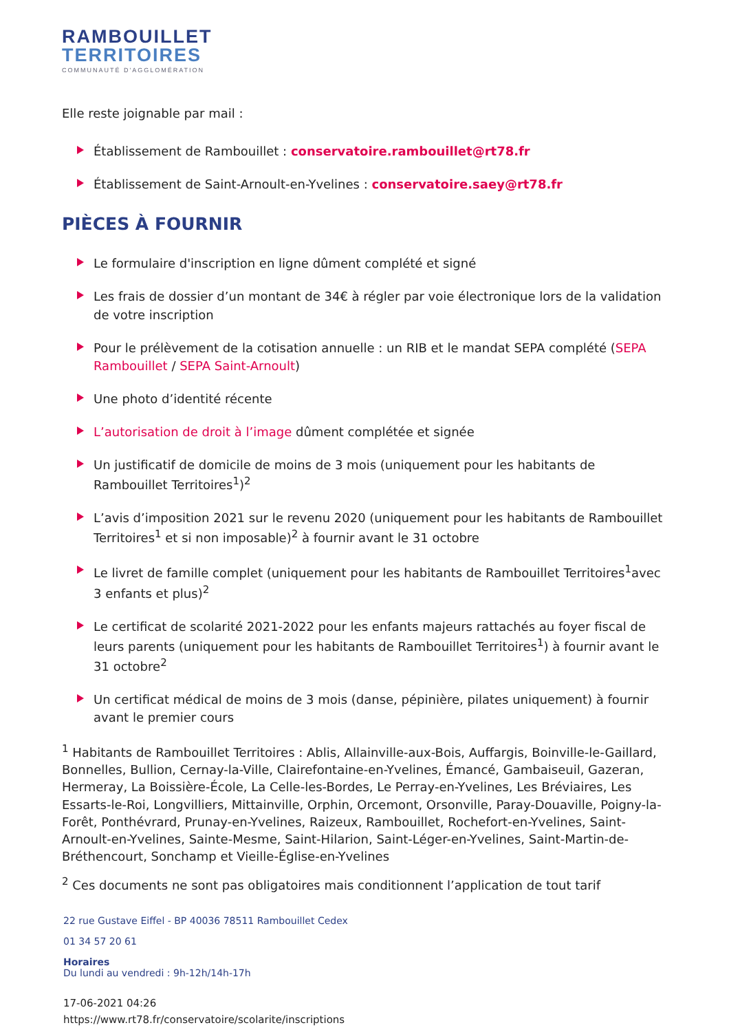RAMBOUILLET
TERRITOIRES
COMMUNAUTÉ D'AGGLOMÉRATION
Elle reste joignable par mail :
Établissement de Rambouillet : conservatoire.rambouillet@rt78.fr
Établissement de Saint-Arnoult-en-Yvelines : conservatoire.saey@rt78.fr
PIÈCES À FOURNIR
Le formulaire d'inscription en ligne dûment complété et signé
Les frais de dossier d’un montant de 34€ à régler par voie électronique lors de la validation de votre inscription
Pour le prélèvement de la cotisation annuelle : un RIB et le mandat SEPA complété (SEPA Rambouillet / SEPA Saint-Arnoult)
Une photo d’identité récente
L’autorisation de droit à l’image dûment complétée et signée
Un justificatif de domicile de moins de 3 mois (uniquement pour les habitants de Rambouillet Territoires<sup>1</sup>)<sup>2</sup>
L’avis d’imposition 2021 sur le revenu 2020 (uniquement pour les habitants de Rambouillet Territoires<sup>1</sup> et si non imposable)<sup>2</sup> à fournir avant le 31 octobre
Le livret de famille complet (uniquement pour les habitants de Rambouillet Territoires<sup>1</sup>avec 3 enfants et plus)<sup>2</sup>
Le certificat de scolarité 2021-2022 pour les enfants majeurs rattachés au foyer fiscal de leurs parents (uniquement pour les habitants de Rambouillet Territoires<sup>1</sup>) à fournir avant le 31 octobre<sup>2</sup>
Un certificat médical de moins de 3 mois (danse, pépinière, pilates uniquement) à fournir avant le premier cours
<sup>1</sup> Habitants de Rambouillet Territoires : Ablis, Allainville-aux-Bois, Auffargis, Boinville-le-Gaillard, Bonnelles, Bullion, Cernay-la-Ville, Clairefontaine-en-Yvelines, Émancé, Gambaiseuil, Gazeran, Hermeray, La Boissière-École, La Celle-les-Bordes, Le Perray-en-Yvelines, Les Bréviaires, Les Essarts-le-Roi, Longvilliers, Mittainville, Orphin, Orcemont, Orsonville, Paray-Douaville, Poigny-la-Forêt, Ponthévrard, Prunay-en-Yvelines, Raizeux, Rambouillet, Rochefort-en-Yvelines, Saint-Arnoult-en-Yvelines, Sainte-Mesme, Saint-Hilarion, Saint-Léger-en-Yvelines, Saint-Martin-de-Bréthencourt, Sonchamp et Vieille-Église-en-Yvelines
<sup>2</sup> Ces documents ne sont pas obligatoires mais conditionnent l’application de tout tarif
22 rue Gustave Eiffel - BP 40036 78511 Rambouillet Cedex
01 34 57 20 61
Horaires
Du lundi au vendredi : 9h-12h/14h-17h
17-06-2021 04:26
https://www.rt78.fr/conservatoire/scolarite/inscriptions